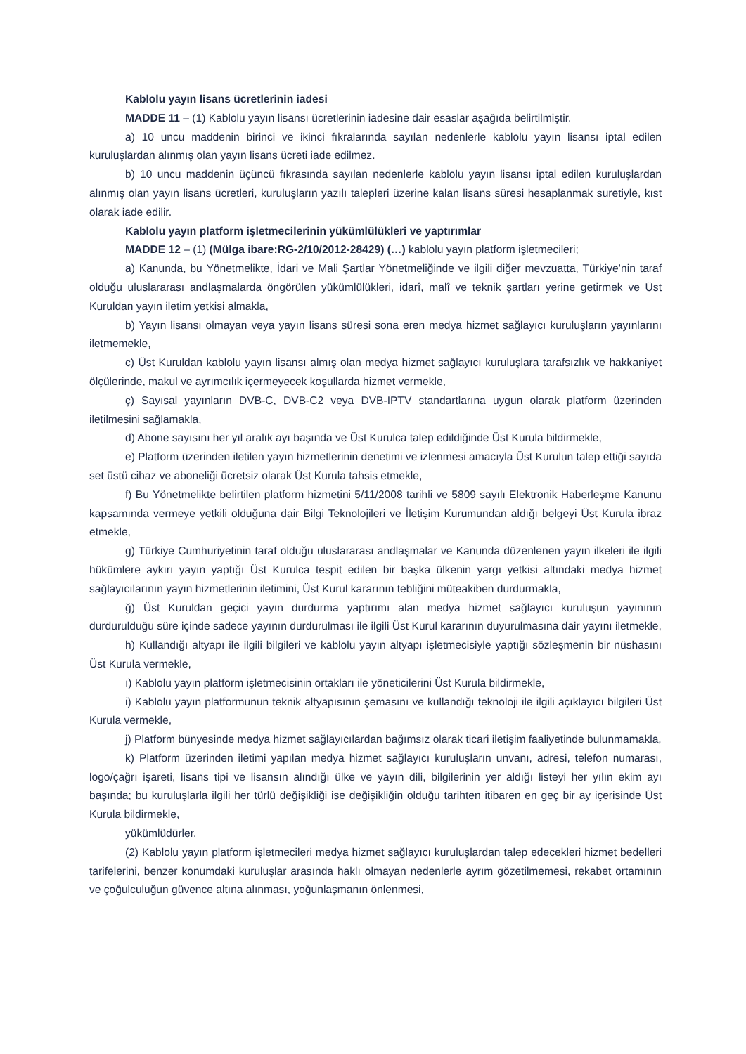Kablolu yayın lisans ücretlerinin iadesi
MADDE 11 – (1) Kablolu yayın lisansı ücretlerinin iadesine dair esaslar aşağıda belirtilmiştir.
a) 10 uncu maddenin birinci ve ikinci fıkralarında sayılan nedenlerle kablolu yayın lisansı iptal edilen kuruluşlardan alınmış olan yayın lisans ücreti iade edilmez.
b) 10 uncu maddenin üçüncü fıkrasında sayılan nedenlerle kablolu yayın lisansı iptal edilen kuruluşlardan alınmış olan yayın lisans ücretleri, kuruluşların yazılı talepleri üzerine kalan lisans süresi hesaplanmak suretiyle, kıst olarak iade edilir.
Kablolu yayın platform işletmecilerinin yükümlülükleri ve yaptırımlar
MADDE 12 – (1) (Mülga ibare:RG-2/10/2012-28429) (…) kablolu yayın platform işletmecileri;
a) Kanunda, bu Yönetmelikte, İdari ve Mali Şartlar Yönetmeliğinde ve ilgili diğer mevzuatta, Türkiye’nin taraf olduğu uluslararası andlaşmalarda öngörülen yükümlülükleri, idarî, malî ve teknik şartları yerine getirmek ve Üst Kuruldan yayın iletim yetkisi almakla,
b) Yayın lisansı olmayan veya yayın lisans süresi sona eren medya hizmet sağlayıcı kuruluşların yayınlarını iletmemekle,
c) Üst Kuruldan kablolu yayın lisansı almış olan medya hizmet sağlayıcı kuruluşlara tarafsızlık ve hakkaniyet ölçülerinde, makul ve ayrımcılık içermeyecek koşullarda hizmet vermekle,
ç) Sayısal yayınların DVB-C, DVB-C2 veya DVB-IPTV standartlarına uygun olarak platform üzerinden iletilmesini sağlamakla,
d) Abone sayısını her yıl aralık ayı başında ve Üst Kurulca talep edildiğinde Üst Kurula bildirmekle,
e) Platform üzerinden iletilen yayın hizmetlerinin denetimi ve izlenmesi amacıyla Üst Kurulun talep ettiği sayıda set üstü cihaz ve aboneliği ücretsiz olarak Üst Kurula tahsis etmekle,
f) Bu Yönetmelikte belirtilen platform hizmetini 5/11/2008 tarihli ve 5809 sayılı Elektronik Haberleşme Kanunu kapsamında vermeye yetkili olduğuna dair Bilgi Teknolojileri ve İletişim Kurumundan aldığı belgeyi Üst Kurula ibraz etmekle,
g) Türkiye Cumhuriyetinin taraf olduğu uluslararası andlaşmalar ve Kanunda düzenlenen yayın ilkeleri ile ilgili hükümlere aykırı yayın yaptığı Üst Kurulca tespit edilen bir başka ülkenin yargı yetkisi altındaki medya hizmet sağlayıcılarının yayın hizmetlerinin iletimini, Üst Kurul kararının tebliğini müteakiben durdurmakla,
ğ) Üst Kuruldan geçici yayın durdurma yaptırımı alan medya hizmet sağlayıcı kuruluşun yayınının durdurulduğu süre içinde sadece yayının durdurulması ile ilgili Üst Kurul kararının duyurulmasına dair yayını iletmekle,
h) Kullandığı altyapı ile ilgili bilgileri ve kablolu yayın altyapı işletmecisiyle yaptığı sözleşmenin bir nüshasını Üst Kurula vermekle,
ı) Kablolu yayın platform işletmecisinin ortakları ile yöneticilerini Üst Kurula bildirmekle,
i) Kablolu yayın platformunun teknik altyapısının şemasını ve kullandığı teknoloji ile ilgili açıklayıcı bilgileri Üst Kurula vermekle,
j) Platform bünyesinde medya hizmet sağlayıcılardan bağımsız olarak ticari iletişim faaliyetinde bulunmamakla,
k) Platform üzerinden iletimi yapılan medya hizmet sağlayıcı kuruluşların unvanı, adresi, telefon numarası, logo/çağrı işareti, lisans tipi ve lisansın alındığı ülke ve yayın dili, bilgilerinin yer aldığı listeyi her yılın ekim ayı başında; bu kuruluşlarla ilgili her türlü değişikliği ise değişikliğin olduğu tarihten itibaren en geç bir ay içerisinde Üst Kurula bildirmekle,
yükümlüdürler.
(2) Kablolu yayın platform işletmecileri medya hizmet sağlayıcı kuruluşlardan talep edecekleri hizmet bedelleri tarifelerini, benzer konumdaki kuruluşlar arasında haklı olmayan nedenlerle ayrım gözetilmemesi, rekabet ortamının ve çoğulculuğun güvence altına alınması, yoğunlaşmanın önlenmesi,